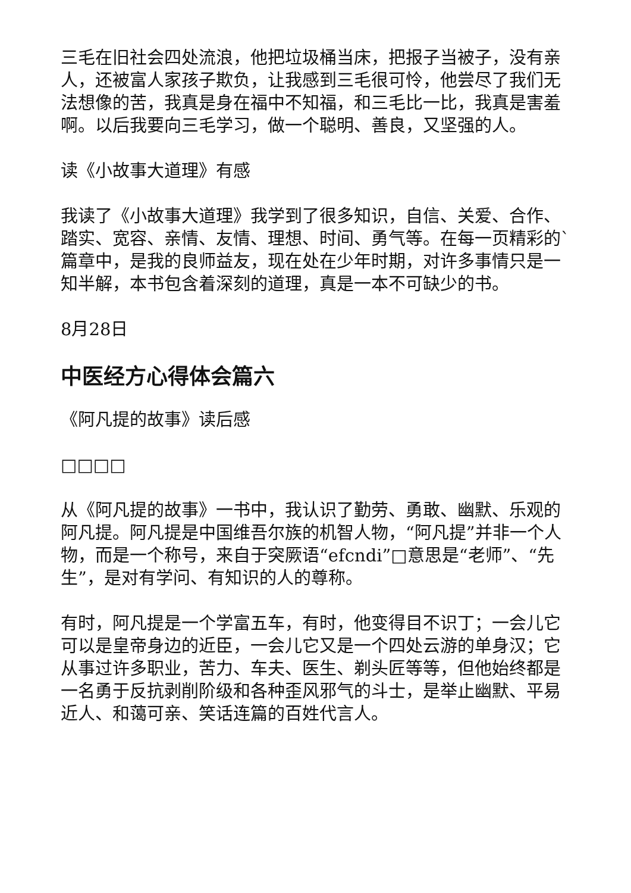三毛在旧社会四处流浪，他把垃圾桶当床，把报子当被子，没有亲人，还被富人家孩子欺负，让我感到三毛很可怜，他尝尽了我们无法想像的苦，我真是身在福中不知福，和三毛比一比，我真是害羞啊。以后我要向三毛学习，做一个聪明、善良，又坚强的人。
读《小故事大道理》有感
我读了《小故事大道理》我学到了很多知识，自信、关爱、合作、踏实、宽容、亲情、友情、理想、时间、勇气等。在每一页精彩的`篇章中，是我的良师益友，现在处在少年时期，对许多事情只是一知半解，本书包含着深刻的道理，真是一本不可缺少的书。
8月28日
中医经方心得体会篇六
《阿凡提的故事》读后感
□□□□
从《阿凡提的故事》一书中，我认识了勤劳、勇敢、幽默、乐观的阿凡提。阿凡提是中国维吾尔族的机智人物，“阿凡提”并非一个人物，而是一个称号，来自于突厥语“efcndi”□意思是“老师”、“先生”，是对有学问、有知识的人的尊称。
有时，阿凡提是一个学富五车，有时，他变得目不识丁；一会儿它可以是皇帝身边的近臣，一会儿它又是一个四处云游的单身汉；它从事过许多职业，苦力、车夫、医生、剃头匠等等，但他始终都是一名勇于反抗剥削阶级和各种歪风邪气的斗士，是举止幽默、平易近人、和蔼可亲、笑话连篇的百姓代言人。